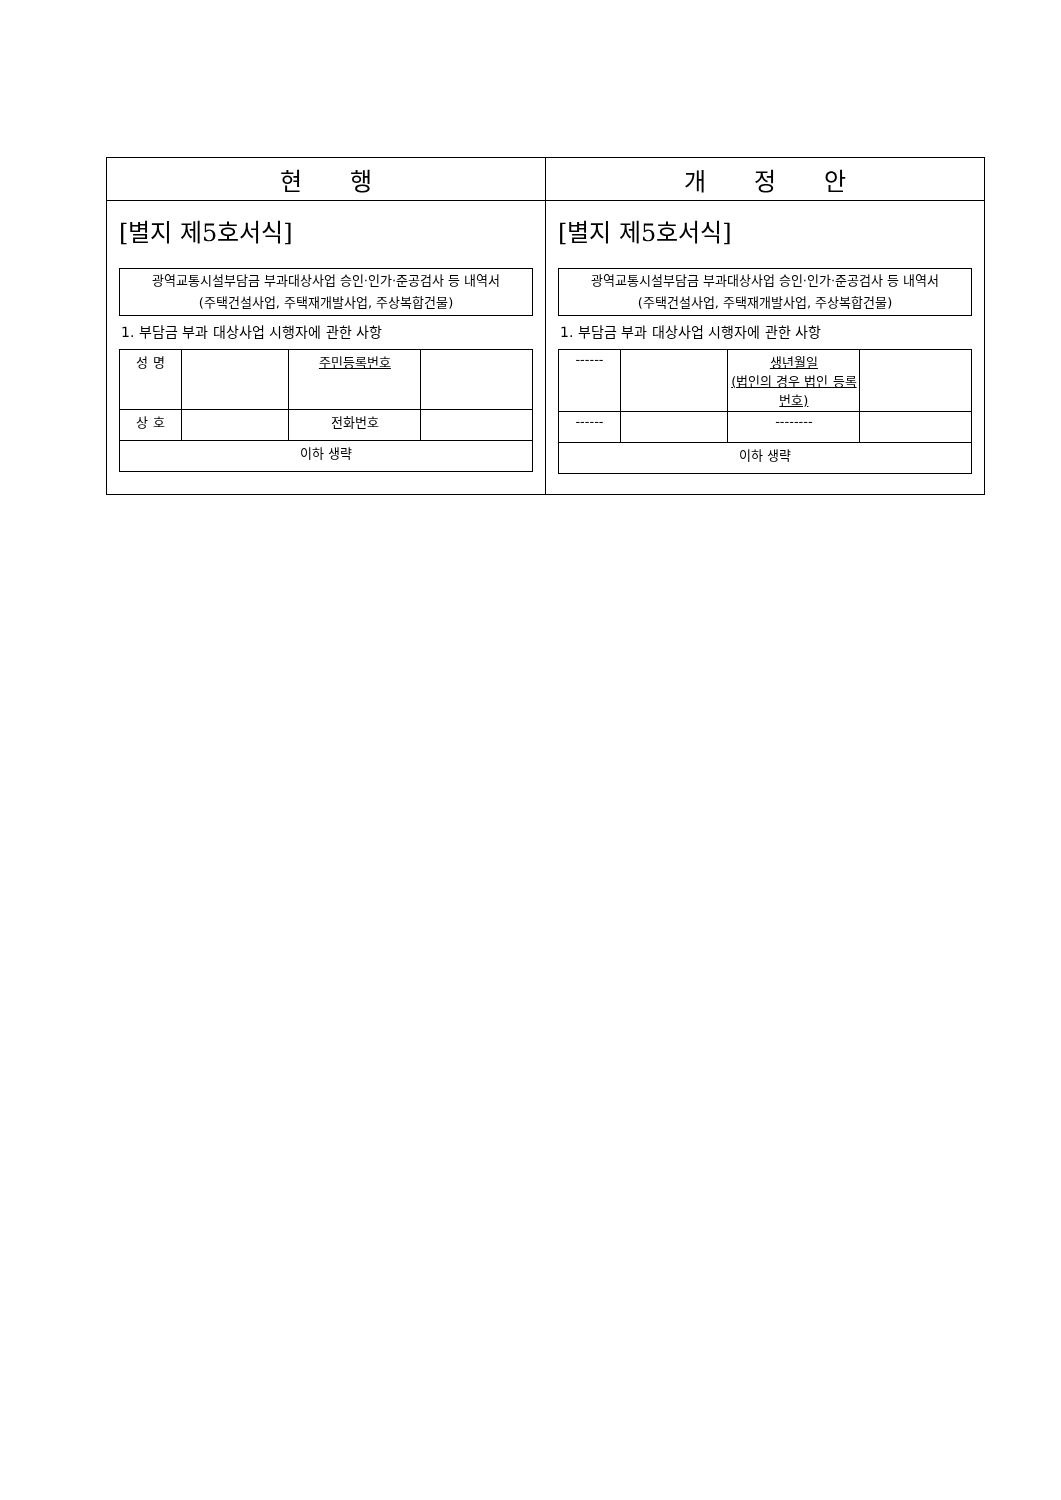| 현 행 | 개 정 안 |
| --- | --- |
| [별지 제5호서식] 광역교통시설부담금 부과대상사업 승인·인가·준공검사 등 내역서 (주택건설사업, 주택재개발사업, 주상복합건물) 1. 부담금 부과 대상사업 시행자에 관한 사항 / 성 명 / / 주민등록번호 / / / 상 호 / / 전화번호 / / / 이하 생략 / / / / | [별지 제5호서식] 광역교통시설부담금 부과대상사업 승인·인가·준공검사 등 내역서 (주택건설사업, 주택재개발사업, 주상복합건물) 1. 부담금 부과 대상사업 시행자에 관한 사항 / ------ / / 생년월일 (법인의 경우 법인 등록번호) / / / ------ / / -------- / / / 이하 생략 / / / / |